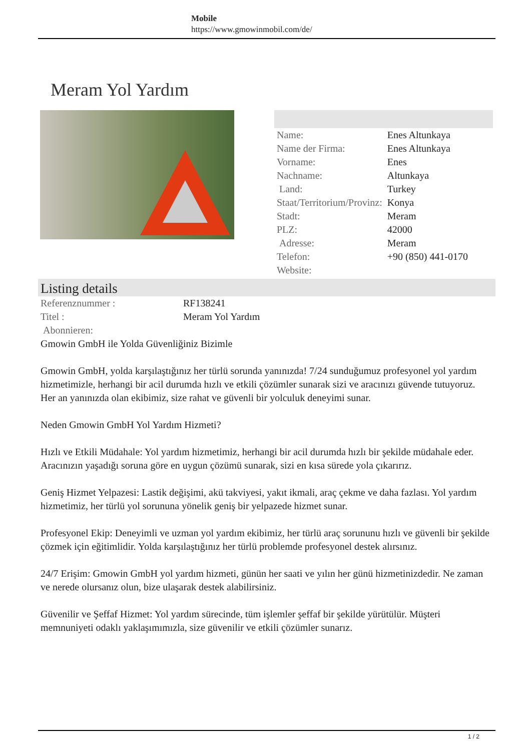Mobile
https://www.gmowinmobil.com/de/
Meram Yol Yardım
| Name: | Enes Altunkaya |
| Name der Firma: | Enes Altunkaya |
| Vorname: | Enes |
| Nachname: | Altunkaya |
| Land: | Turkey |
| Staat/Territorium/Provinz: | Konya |
| Stadt: | Meram |
| PLZ: | 42000 |
| Adresse: | Meram |
| Telefon: | +90 (850) 441-0170 |
| Website: | |
Listing details
| Referenznummer : | RF138241 |
| Titel : | Meram Yol Yardım |
| Abonnieren: | |
Gmowin GmbH ile Yolda Güvenliğiniz Bizimle
Gmowin GmbH, yolda karşılaştığınız her türlü sorunda yanınızda! 7/24 sunduğumuz profesyonel yol yardım hizmetimizle, herhangi bir acil durumda hızlı ve etkili çözümler sunarak sizi ve aracınızı güvende tutuyoruz. Her an yanınızda olan ekibimiz, size rahat ve güvenli bir yolculuk deneyimi sunar.
Neden Gmowin GmbH Yol Yardım Hizmeti?
Hızlı ve Etkili Müdahale: Yol yardım hizmetimiz, herhangi bir acil durumda hızlı bir şekilde müdahale eder. Aracınızın yaşadığı soruna göre en uygun çözümü sunarak, sizi en kısa sürede yola çıkarırız.
Geniş Hizmet Yelpazesi: Lastik değişimi, akü takviyesi, yakıt ikmali, araç çekme ve daha fazlası. Yol yardım hizmetimiz, her türlü yol sorununa yönelik geniş bir yelpazede hizmet sunar.
Profesyonel Ekip: Deneyimli ve uzman yol yardım ekibimiz, her türlü araç sorununu hızlı ve güvenli bir şekilde çözmek için eğitimlidir. Yolda karşılaştığınız her türlü problemde profesyonel destek alırsınız.
24/7 Erişim: Gmowin GmbH yol yardım hizmeti, günün her saati ve yılın her günü hizmetinizdedir. Ne zaman ve nerede olursanız olun, bize ulaşarak destek alabilirsiniz.
Güvenilir ve Şeffaf Hizmet: Yol yardım sürecinde, tüm işlemler şeffaf bir şekilde yürütülür. Müşteri memnuniyeti odaklı yaklaşımımızla, size güvenilir ve etkili çözümler sunarız.
1 / 2